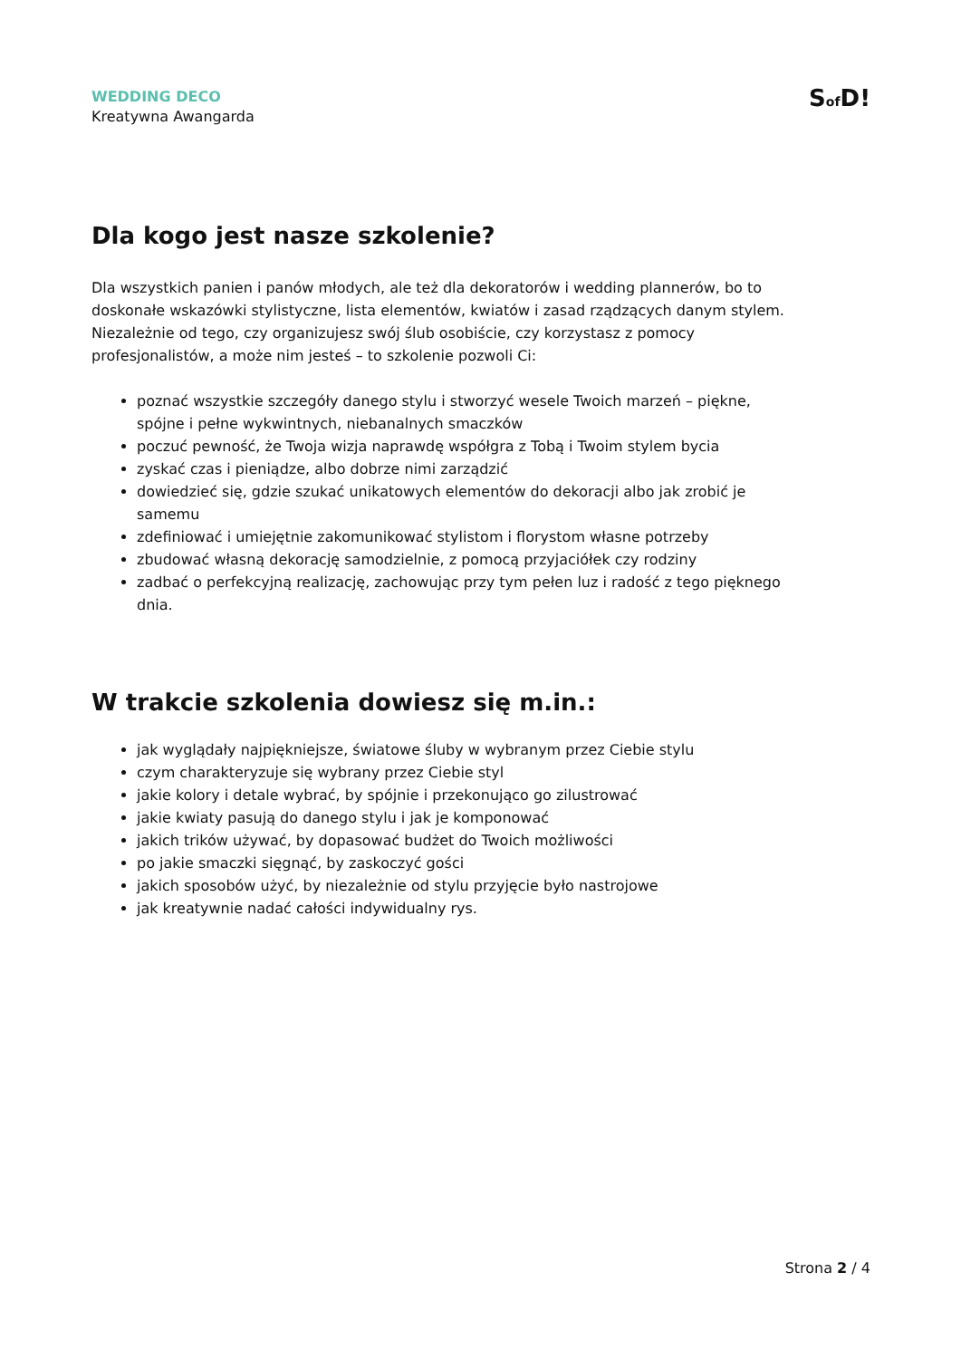WEDDING DECO
Kreatywna Awangarda
Sof D!
Dla kogo jest nasze szkolenie?
Dla wszystkich panien i panów młodych, ale też dla dekoratorów i wedding plannerów, bo to doskonałe wskazówki stylistyczne, lista elementów, kwiatów i zasad rządzących danym stylem. Niezależnie od tego, czy organizujesz swój ślub osobiście, czy korzystasz z pomocy profesjonalistów, a może nim jesteś – to szkolenie pozwoli Ci:
poznać wszystkie szczegóły danego stylu i stworzyć wesele Twoich marzeń – piękne, spójne i pełne wykwintnych, niebanalnych smaczków
poczuć pewność, że Twoja wizja naprawdę współgra z Tobą i Twoim stylem bycia
zyskać czas i pieniądze, albo dobrze nimi zarządzić
dowiedzieć się, gdzie szukać unikatowych elementów do dekoracji albo jak zrobić je samemu
zdefiniować i umiejętnie zakomunikować stylistom i florystom własne potrzeby
zbudować własną dekorację samodzielnie, z pomocą przyjaciółek czy rodziny
zadbać o perfekcyjną realizację, zachowując przy tym pełen luz i radość z tego pięknego dnia.
W trakcie szkolenia dowiesz się m.in.:
jak wyglądały najpiękniejsze, światowe śluby w wybranym przez Ciebie stylu
czym charakteryzuje się wybrany przez Ciebie styl
jakie kolory i detale wybrać, by spójnie i przekonująco go zilustrować
jakie kwiaty pasują do danego stylu i jak je komponować
jakich trików używać, by dopasować budżet do Twoich możliwości
po jakie smaczki sięgnąć, by zaskoczyć gości
jakich sposobów użyć, by niezależnie od stylu przyjęcie było nastrojowe
jak kreatywnie nadać całości indywidualny rys.
Strona 2 / 4